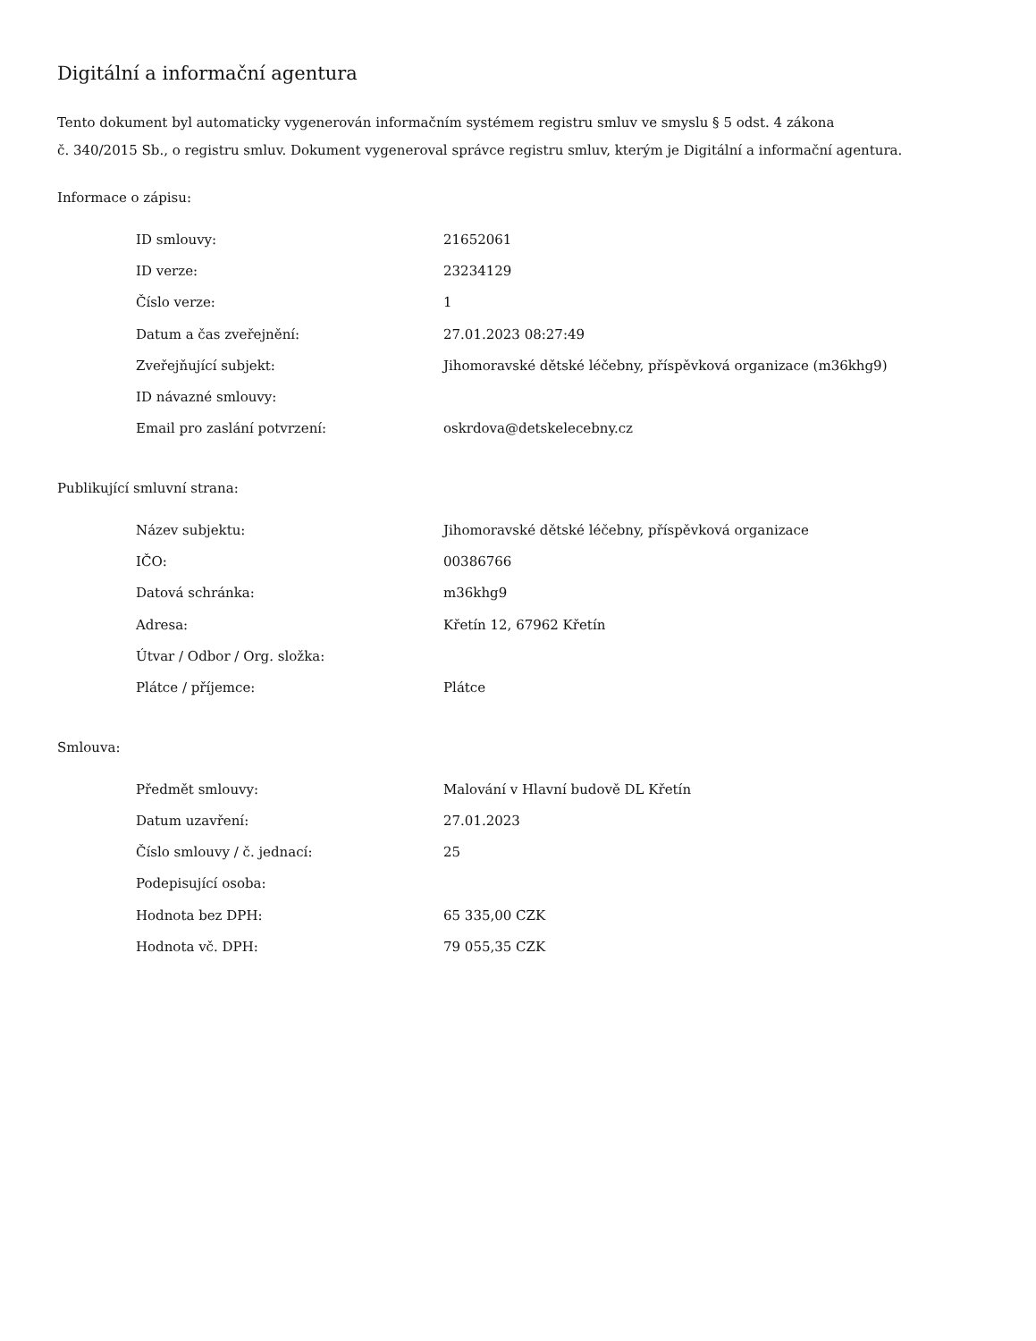Digitální a informační agentura
Tento dokument byl automaticky vygenerován informačním systémem registru smluv ve smyslu § 5 odst. 4 zákona
č. 340/2015 Sb., o registru smluv. Dokument vygeneroval správce registru smluv, kterým je Digitální a informační agentura.
Informace o zápisu:
| ID smlouvy: | 21652061 |
| ID verze: | 23234129 |
| Číslo verze: | 1 |
| Datum a čas zveřejnění: | 27.01.2023 08:27:49 |
| Zveřejňující subjekt: | Jihomoravské dětské léčebny, příspěvková organizace (m36khg9) |
| ID návazné smlouvy: | |
| Email pro zaslání potvrzení: | oskrdova@detskelecebny.cz |
Publikující smluvní strana:
| Název subjektu: | Jihomoravské dětské léčebny, příspěvková organizace |
| IČO: | 00386766 |
| Datová schránka: | m36khg9 |
| Adresa: | Křetín 12, 67962 Křetín |
| Útvar / Odbor / Org. složka: | |
| Plátce / příjemce: | Plátce |
Smlouva:
| Předmět smlouvy: | Malování v Hlavní budově DL Křetín |
| Datum uzavření: | 27.01.2023 |
| Číslo smlouvy / č. jednací: | 25 |
| Podepisující osoba: | |
| Hodnota bez DPH: | 65 335,00 CZK |
| Hodnota vč. DPH: | 79 055,35 CZK |